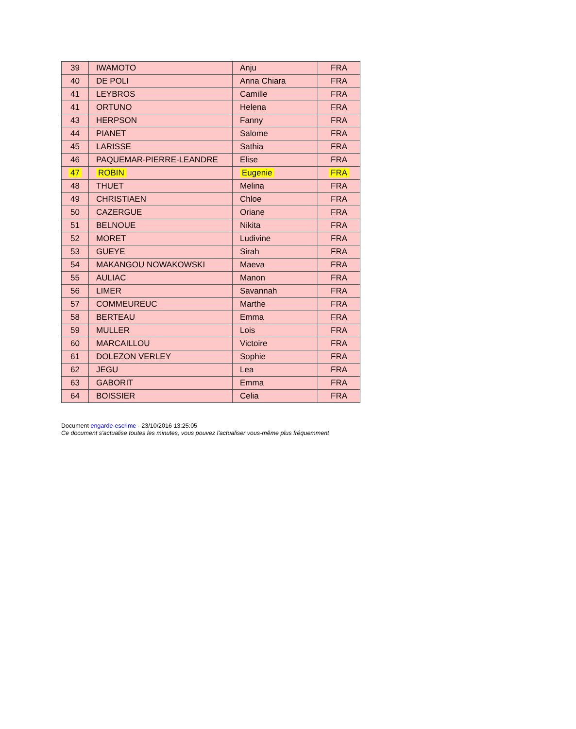| 39 | IWAMOTO | Anju | FRA |
| 40 | DE POLI | Anna Chiara | FRA |
| 41 | LEYBROS | Camille | FRA |
| 41 | ORTUNO | Helena | FRA |
| 43 | HERPSON | Fanny | FRA |
| 44 | PIANET | Salome | FRA |
| 45 | LARISSE | Sathia | FRA |
| 46 | PAQUEMAR-PIERRE-LEANDRE | Elise | FRA |
| 47 | ROBIN | Eugenie | FRA |
| 48 | THUET | Melina | FRA |
| 49 | CHRISTIAEN | Chloe | FRA |
| 50 | CAZERGUE | Oriane | FRA |
| 51 | BELNOUE | Nikita | FRA |
| 52 | MORET | Ludivine | FRA |
| 53 | GUEYE | Sirah | FRA |
| 54 | MAKANGOU NOWAKOWSKI | Maeva | FRA |
| 55 | AULIAC | Manon | FRA |
| 56 | LIMER | Savannah | FRA |
| 57 | COMMEUREUC | Marthe | FRA |
| 58 | BERTEAU | Emma | FRA |
| 59 | MULLER | Lois | FRA |
| 60 | MARCAILLOU | Victoire | FRA |
| 61 | DOLEZON VERLEY | Sophie | FRA |
| 62 | JEGU | Lea | FRA |
| 63 | GABORIT | Emma | FRA |
| 64 | BOISSIER | Celia | FRA |
Document engarde-escrime - 23/10/2016 13:25:05
Ce document s'actualise toutes les minutes, vous pouvez l'actualiser vous-même plus fréquemment